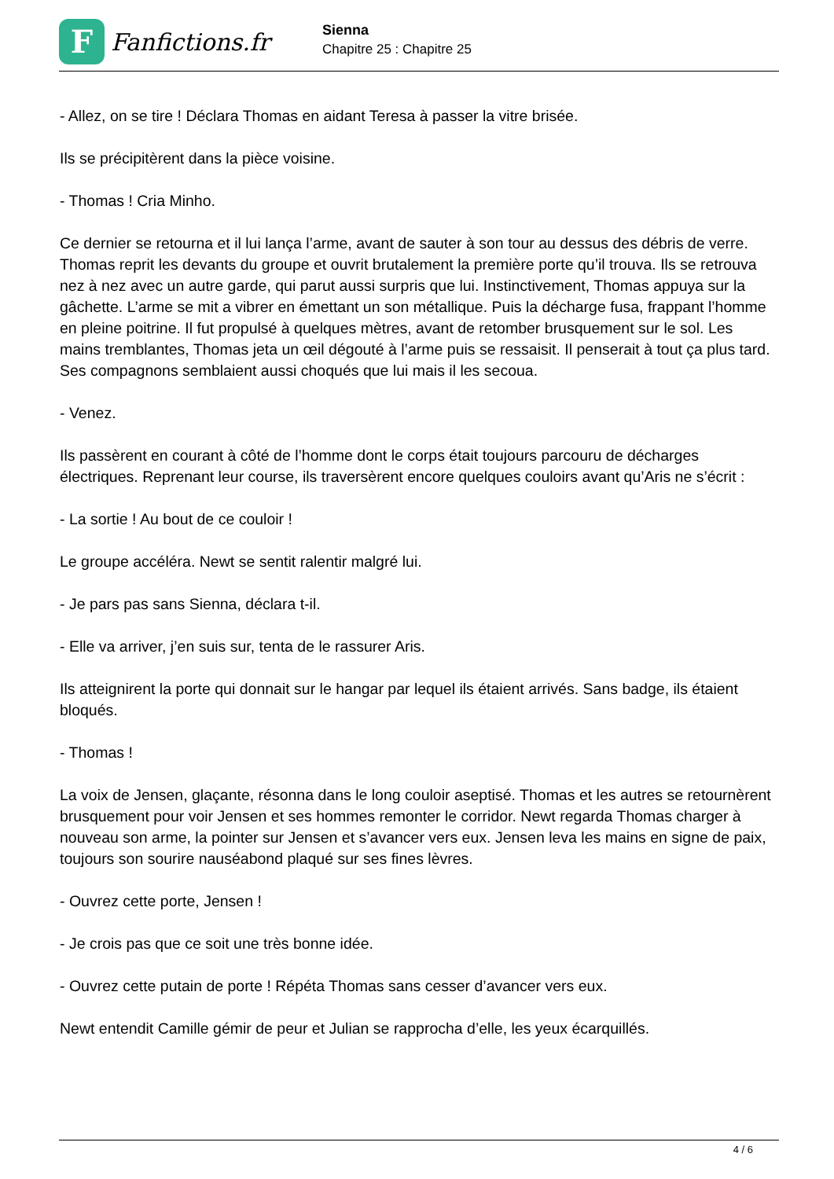F
Fanfictions.fr
Sienna
Chapitre 25 : Chapitre 25
- Allez, on se tire ! Déclara Thomas en aidant Teresa à passer la vitre brisée.
Ils se précipitèrent dans la pièce voisine.
- Thomas ! Cria Minho.
Ce dernier se retourna et il lui lança l’arme, avant de sauter à son tour au dessus des débris de verre. Thomas reprit les devants du groupe et ouvrit brutalement la première porte qu’il trouva. Ils se retrouva nez à nez avec un autre garde, qui parut aussi surpris que lui. Instinctivement, Thomas appuya sur la gâchette. L’arme se mit a vibrer en émettant un son métallique. Puis la décharge fusa, frappant l’homme en pleine poitrine. Il fut propulsé à quelques mètres, avant de retomber brusquement sur le sol. Les mains tremblantes, Thomas jeta un œil dégouté à l’arme puis se ressaisit. Il penserait à tout ça plus tard. Ses compagnons semblaient aussi choqués que lui mais il les secoua.
- Venez.
Ils passèrent en courant à côté de l’homme dont le corps était toujours parcouru de décharges électriques. Reprenant leur course, ils traversèrent encore quelques couloirs avant qu’Aris ne s’écrit :
- La sortie ! Au bout de ce couloir !
Le groupe accéléra. Newt se sentit ralentir malgré lui.
- Je pars pas sans Sienna, déclara t-il.
- Elle va arriver, j’en suis sur, tenta de le rassurer Aris.
Ils atteignirent la porte qui donnait sur le hangar par lequel ils étaient arrivés. Sans badge, ils étaient bloqués.
- Thomas !
La voix de Jensen, glaçante, résonna dans le long couloir aseptisé. Thomas et les autres se retournèrent brusquement pour voir Jensen et ses hommes remonter le corridor. Newt regarda Thomas charger à nouveau son arme, la pointer sur Jensen et s’avancer vers eux. Jensen leva les mains en signe de paix, toujours son sourire nauséabond plaqué sur ses fines lèvres.
- Ouvrez cette porte, Jensen !
- Je crois pas que ce soit une très bonne idée.
- Ouvrez cette putain de porte ! Répéta Thomas sans cesser d’avancer vers eux.
Newt entendit Camille gémir de peur et Julian se rapprocha d’elle, les yeux écarquillés.
4 / 6